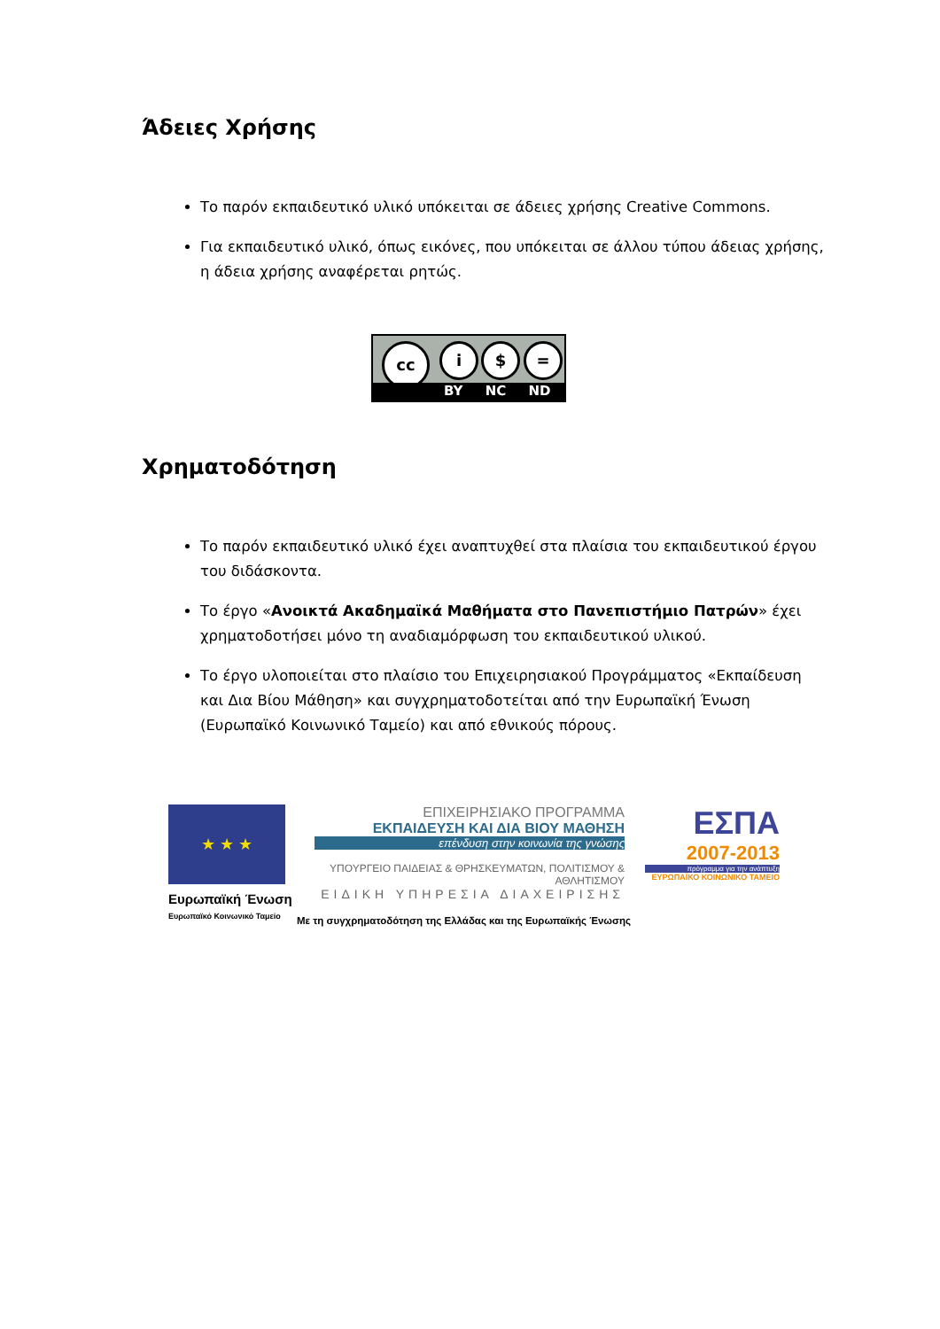Άδειες Χρήσης
Το παρόν εκπαιδευτικό υλικό υπόκειται σε άδειες χρήσης Creative Commons.
Για εκπαιδευτικό υλικό, όπως εικόνες, που υπόκειται σε άλλου τύπου άδειας χρήσης, η άδεια χρήσης αναφέρεται ρητώς.
cc i $ =
BY NC ND
Χρηματοδότηση
Το παρόν εκπαιδευτικό υλικό έχει αναπτυχθεί στα πλαίσια του εκπαιδευτικού έργου του διδάσκοντα.
Το έργο «Ανοικτά Ακαδημαϊκά Μαθήματα στο Πανεπιστήμιο Πατρών» έχει χρηματοδοτήσει μόνο τη αναδιαμόρφωση του εκπαιδευτικού υλικού.
Το έργο υλοποιείται στο πλαίσιο του Επιχειρησιακού Προγράμματος «Εκπαίδευση και Δια Βίου Μάθηση» και συγχρηματοδοτείται από την Ευρωπαϊκή Ένωση (Ευρωπαϊκό Κοινωνικό Ταμείο) και από εθνικούς πόρους.
★ ★ ★
Ευρωπαϊκή Ένωση
Ευρωπαϊκό Κοινωνικό Ταμείο
ΕΠΙΧΕΙΡΗΣΙΑΚΟ ΠΡΟΓΡΑΜΜΑ
ΕΚΠΑΙΔΕΥΣΗ ΚΑΙ ΔΙΑ ΒΙΟΥ ΜΑΘΗΣΗ
επένδυση στην κοινωνία της γνώσης
ΥΠΟΥΡΓΕΙΟ ΠΑΙΔΕΙΑΣ & ΘΡΗΣΚΕΥΜΑΤΩΝ, ΠΟΛΙΤΙΣΜΟΥ & ΑΘΛΗΤΙΣΜΟΥ
ΕΙΔΙΚΗ ΥΠΗΡΕΣΙΑ ΔΙΑΧΕΙΡΙΣΗΣ
ΕΣΠΑ
2007-2013
πρόγραμμα για την ανάπτυξη
ΕΥΡΩΠΑΪΚΟ ΚΟΙΝΩΝΙΚΟ ΤΑΜΕΙΟ
Με τη συγχρηματοδότηση της Ελλάδας και της Ευρωπαϊκής Ένωσης